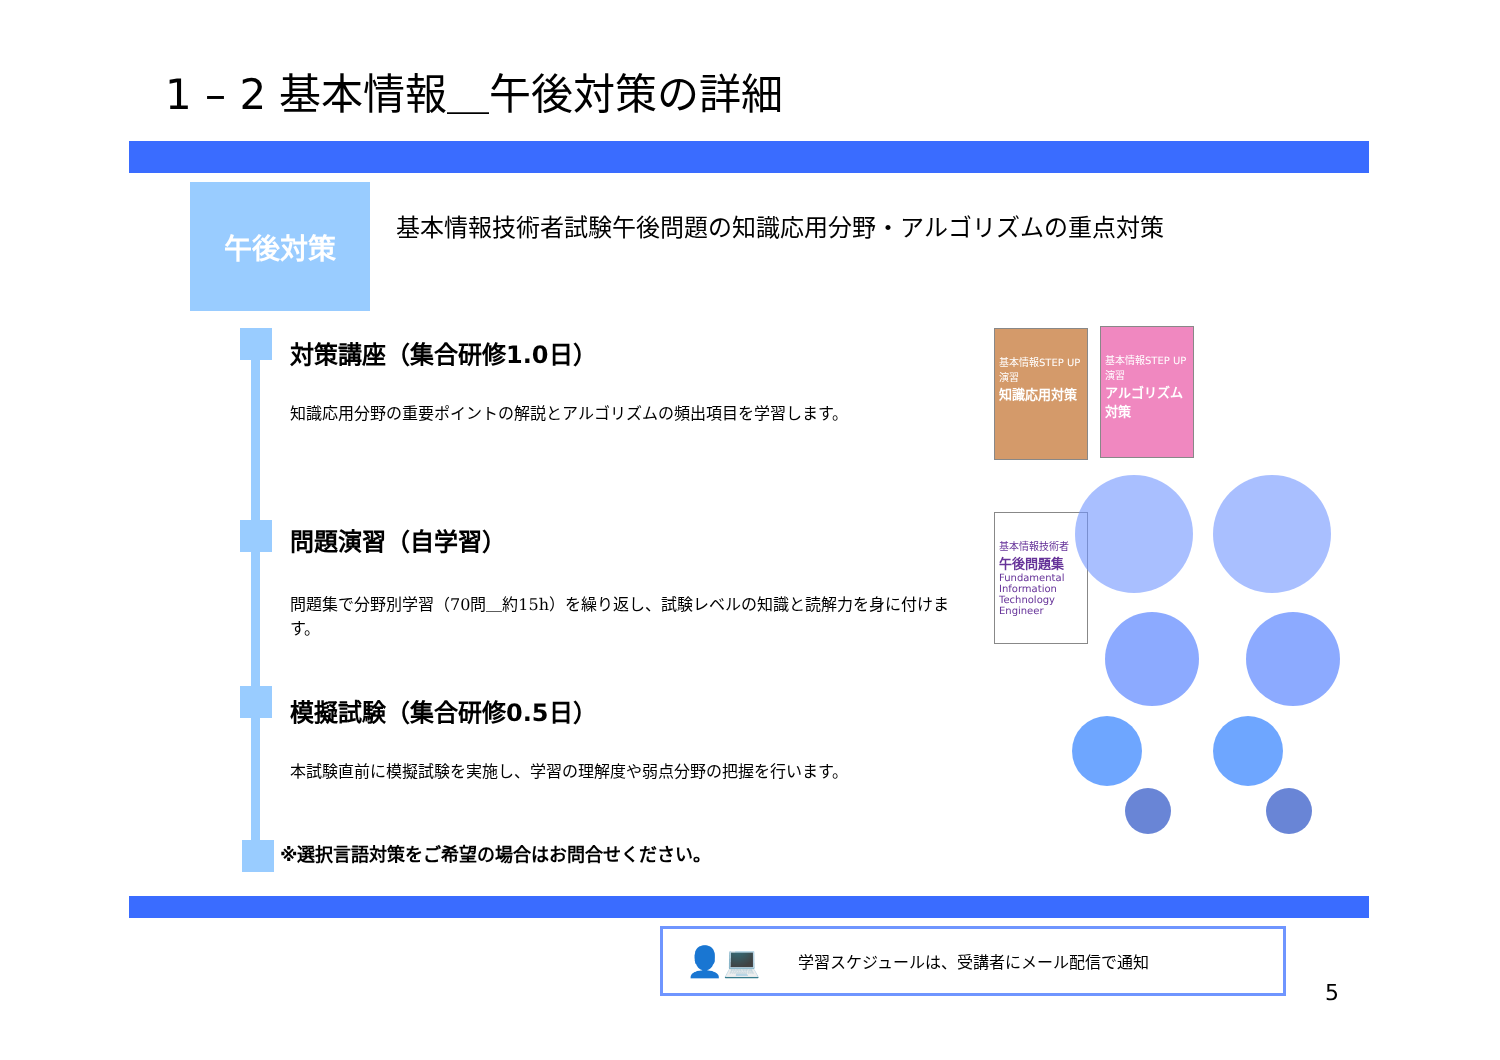1 – 2 基本情報＿午後対策の詳細
午後対策
基本情報技術者試験午後問題の知識応用分野・アルゴリズムの重点対策
対策講座（集合研修1.0日）
知識応用分野の重要ポイントの解説とアルゴリズムの頻出項目を学習します。
問題演習（自学習）
問題集で分野別学習（70問＿約15h）を繰り返し、試験レベルの知識と読解力を身に付けます。
模擬試験（集合研修0.5日）
本試験直前に模擬試験を実施し、学習の理解度や弱点分野の把握を行います。
※選択言語対策をご希望の場合はお問合せください。
基本情報STEP UP演習
知識応用対策
基本情報STEP UP演習
アルゴリズム対策
基本情報技術者
午後問題集
Fundamental Information Technology Engineer
👤💻 学習スケジュールは、受講者にメール配信で通知
5